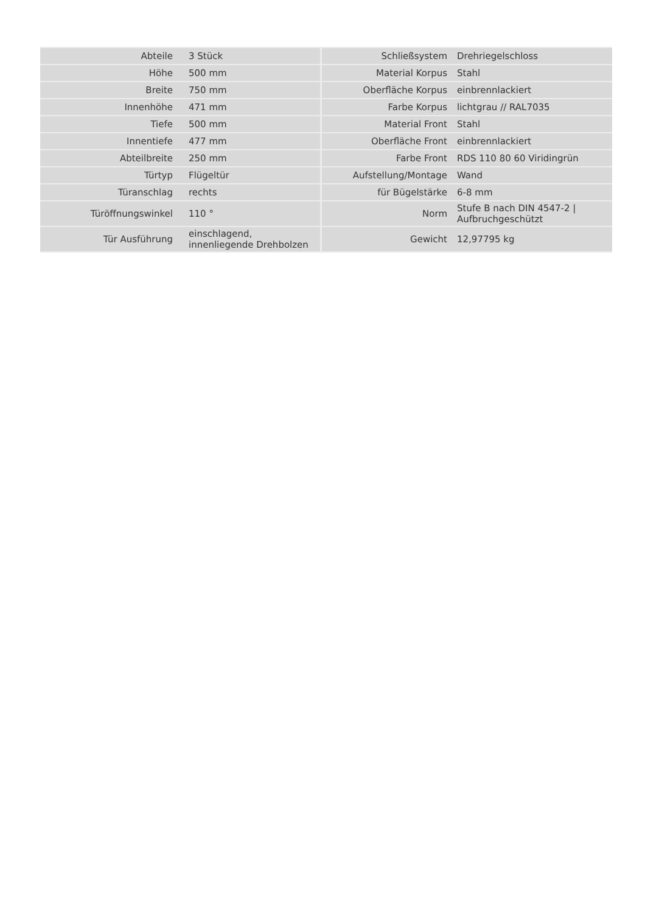| Abteile | 3 Stück | Schließsystem | Drehriegelschloss |
| Höhe | 500 mm | Material Korpus | Stahl |
| Breite | 750 mm | Oberfläche Korpus | einbrennlackiert |
| Innenhöhe | 471 mm | Farbe Korpus | lichtgrau // RAL7035 |
| Tiefe | 500 mm | Material Front | Stahl |
| Innentiefe | 477 mm | Oberfläche Front | einbrennlackiert |
| Abteilbreite | 250 mm | Farbe Front | RDS 110 80 60 Viridingrün |
| Türtyp | Flügeltür | Aufstellung/Montage | Wand |
| Türanschlag | rechts | für Bügelstärke | 6-8 mm |
| Türöffnungswinkel | 110 ° | Norm | Stufe B nach DIN 4547-2 / Aufbruchgeschützt |
| Tür Ausführung | einschlagend, innenliegende Drehbolzen | Gewicht | 12,97795 kg |